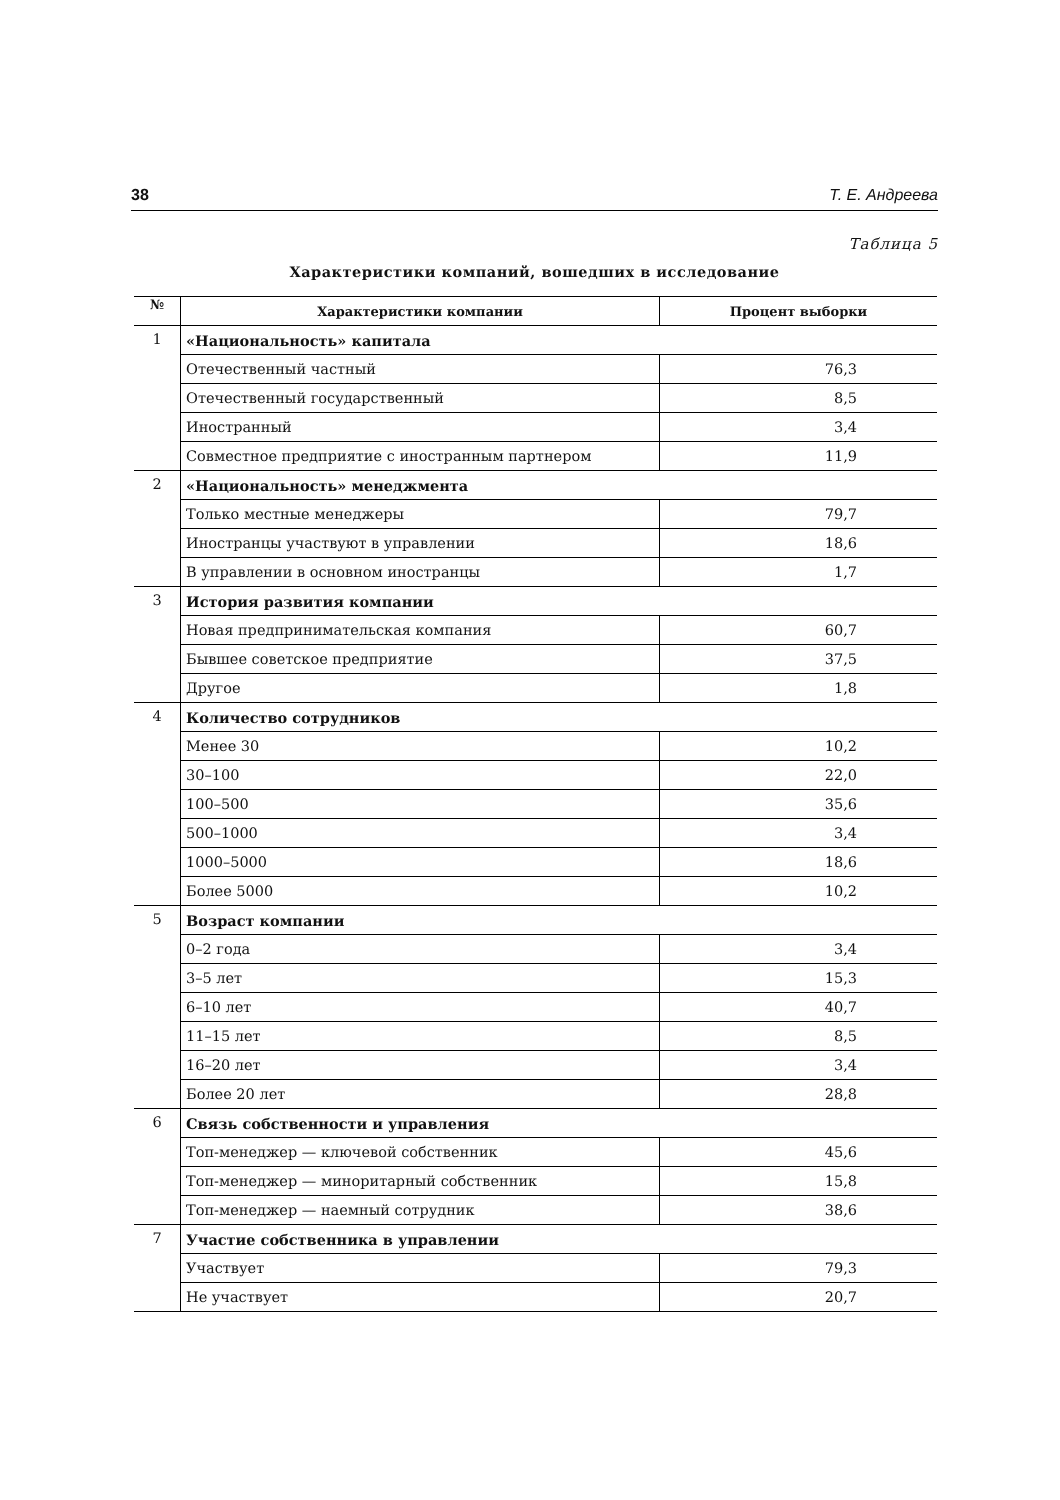38 Т. Е. Андреева
Таблица 5
Характеристики компаний, вошедших в исследование
| № | Характеристики компании | Процент выборки |
| --- | --- | --- |
| 1 | «Национальность» капитала | |
| | Отечественный частный | 76,3 |
| | Отечественный государственный | 8,5 |
| | Иностранный | 3,4 |
| | Совместное предприятие с иностранным партнером | 11,9 |
| 2 | «Национальность» менеджмента | |
| | Только местные менеджеры | 79,7 |
| | Иностранцы участвуют в управлении | 18,6 |
| | В управлении в основном иностранцы | 1,7 |
| 3 | История развития компании | |
| | Новая предпринимательская компания | 60,7 |
| | Бывшее советское предприятие | 37,5 |
| | Другое | 1,8 |
| 4 | Количество сотрудников | |
| | Менее 30 | 10,2 |
| | 30–100 | 22,0 |
| | 100–500 | 35,6 |
| | 500–1000 | 3,4 |
| | 1000–5000 | 18,6 |
| | Более 5000 | 10,2 |
| 5 | Возраст компании | |
| | 0–2 года | 3,4 |
| | 3–5 лет | 15,3 |
| | 6–10 лет | 40,7 |
| | 11–15 лет | 8,5 |
| | 16–20 лет | 3,4 |
| | Более 20 лет | 28,8 |
| 6 | Связь собственности и управления | |
| | Топ-менеджер — ключевой собственник | 45,6 |
| | Топ-менеджер — миноритарный собственник | 15,8 |
| | Топ-менеджер — наемный сотрудник | 38,6 |
| 7 | Участие собственника в управлении | |
| | Участвует | 79,3 |
| | Не участвует | 20,7 |